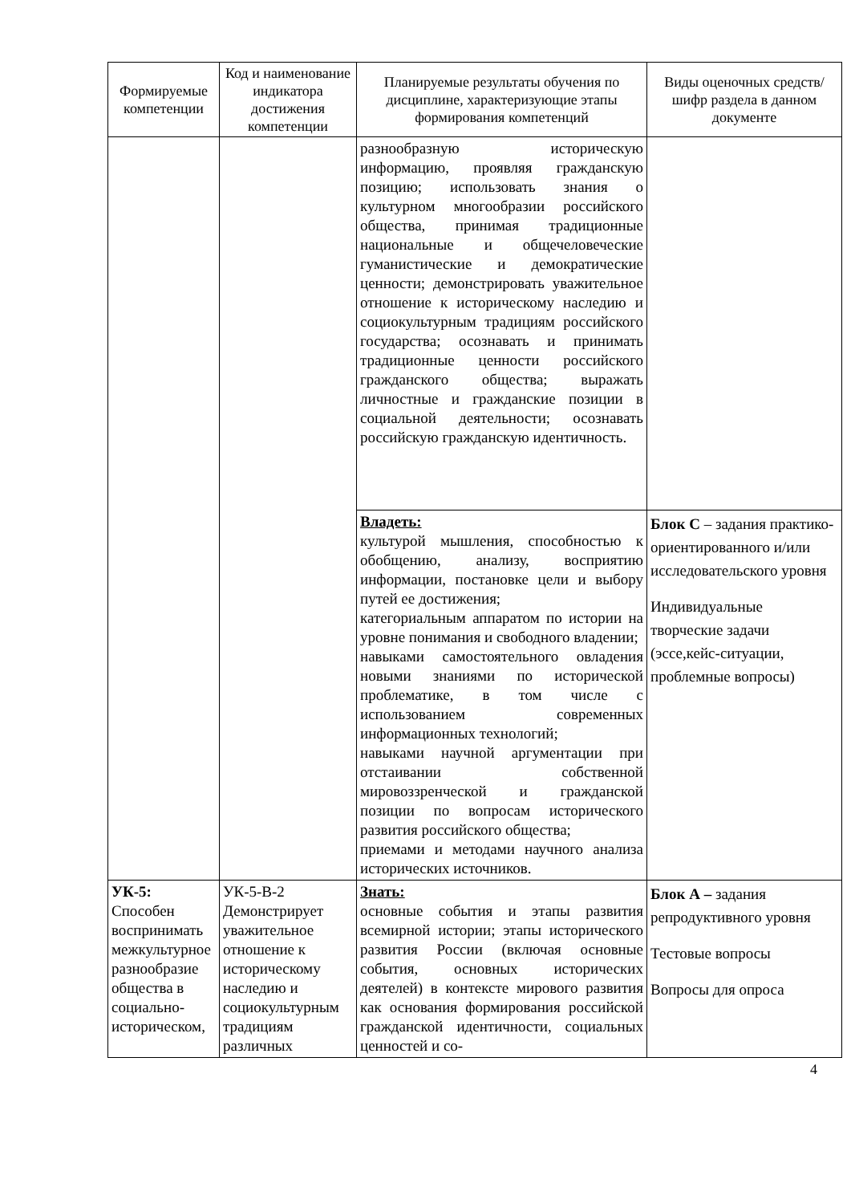| Формируемые компетенции | Код и наименование индикатора достижения компетенции | Планируемые результаты обучения по дисциплине, характеризующие этапы формирования компетенций | Виды оценочных средств/ шифр раздела в данном документе |
| --- | --- | --- | --- |
| | | разнообразную историческую информацию, проявляя гражданскую позицию; использовать знания о культурном многообразии российского общества, принимая традиционные национальные и общечеловеческие гуманистические и демократические ценности; демонстрировать уважительное отношение к историческому наследию и социокультурным традициям российского государства; осознавать и принимать традиционные ценности российского гражданского общества; выражать личностные и гражданские позиции в социальной деятельности; осознавать российскую гражданскую идентичность. | |
| | | Владеть: культурой мышления, способностью к обобщению, анализу, восприятию информации, постановке цели и выбору путей ее достижения; категориальным аппаратом по истории на уровне понимания и свободного владении; навыками самостоятельного овладения новыми знаниями по исторической проблематике, в том числе с использованием современных информационных технологий; навыками научной аргументации при отстаивании собственной мировоззренческой и гражданской позиции по вопросам исторического развития российского общества; приемами и методами научного анализа исторических источников. | Блок С – задания практико-ориентированного и/или исследовательского уровня Индивидуальные творческие задачи (эссе,кейс-ситуации, проблемные вопросы) |
| УК-5: Способен воспринимать межкультурное разнообразие общества в социально-историческом, | УК-5-В-2 Демонстрирует уважительное отношение к историческому наследию и социокультурным традициям различных | Знать: основные события и этапы развития всемирной истории; этапы исторического развития России (включая основные события, основных исторических деятелей) в контексте мирового развития как основания формирования российской гражданской идентичности, социальных ценностей и со- | Блок А – задания репродуктивного уровня Тестовые вопросы Вопросы для опроса |
4